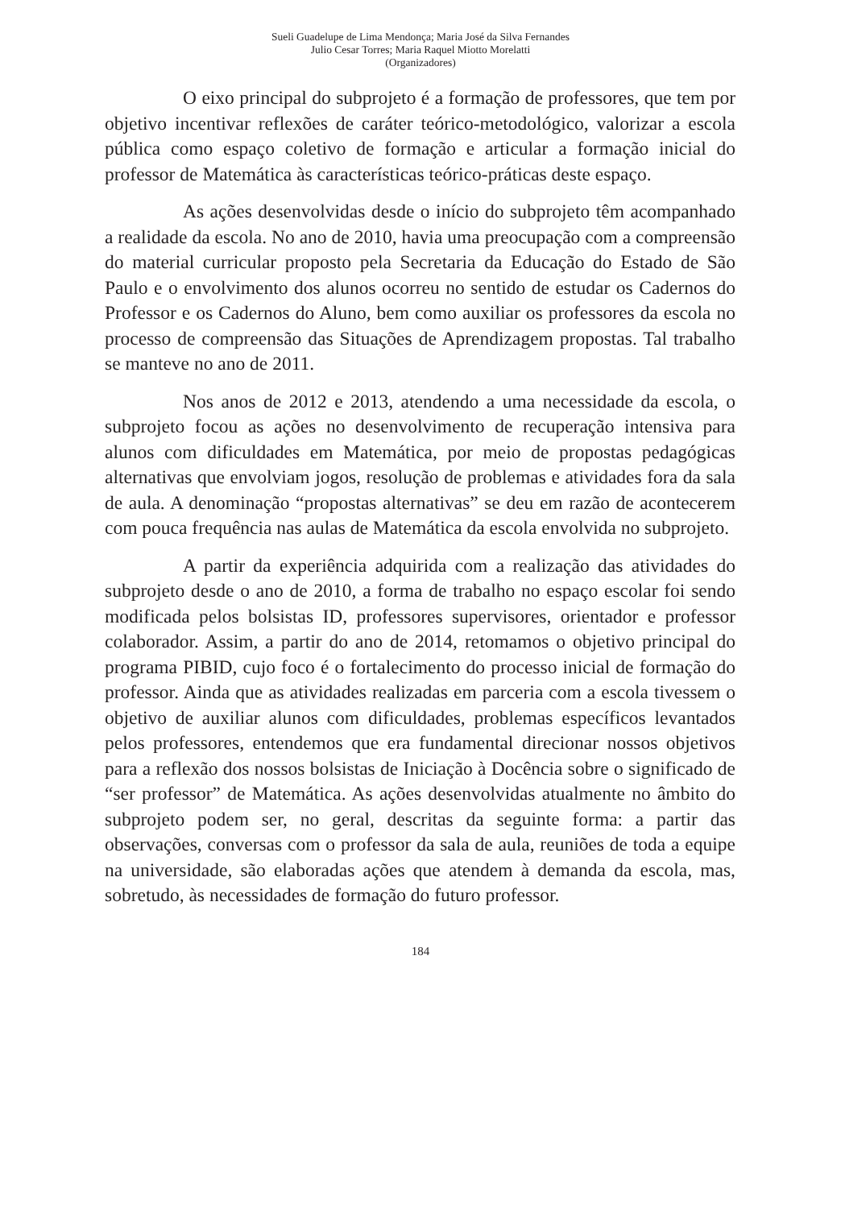Sueli Guadelupe de Lima Mendonça; Maria José da Silva Fernandes
Julio Cesar Torres; Maria Raquel Miotto Morelatti
(Organizadores)
O eixo principal do subprojeto é a formação de professores, que tem por objetivo incentivar reflexões de caráter teórico-metodológico, valorizar a escola pública como espaço coletivo de formação e articular a formação inicial do professor de Matemática às características teórico-práticas deste espaço.
As ações desenvolvidas desde o início do subprojeto têm acompanhado a realidade da escola. No ano de 2010, havia uma preocupação com a compreensão do material curricular proposto pela Secretaria da Educação do Estado de São Paulo e o envolvimento dos alunos ocorreu no sentido de estudar os Cadernos do Professor e os Cadernos do Aluno, bem como auxiliar os professores da escola no processo de compreensão das Situações de Aprendizagem propostas. Tal trabalho se manteve no ano de 2011.
Nos anos de 2012 e 2013, atendendo a uma necessidade da escola, o subprojeto focou as ações no desenvolvimento de recuperação intensiva para alunos com dificuldades em Matemática, por meio de propostas pedagógicas alternativas que envolviam jogos, resolução de problemas e atividades fora da sala de aula. A denominação “propostas alternativas” se deu em razão de acontecerem com pouca frequência nas aulas de Matemática da escola envolvida no subprojeto.
A partir da experiência adquirida com a realização das atividades do subprojeto desde o ano de 2010, a forma de trabalho no espaço escolar foi sendo modificada pelos bolsistas ID, professores supervisores, orientador e professor colaborador. Assim, a partir do ano de 2014, retomamos o objetivo principal do programa PIBID, cujo foco é o fortalecimento do processo inicial de formação do professor. Ainda que as atividades realizadas em parceria com a escola tivessem o objetivo de auxiliar alunos com dificuldades, problemas específicos levantados pelos professores, entendemos que era fundamental direcionar nossos objetivos para a reflexão dos nossos bolsistas de Iniciação à Docência sobre o significado de “ser professor” de Matemática. As ações desenvolvidas atualmente no âmbito do subprojeto podem ser, no geral, descritas da seguinte forma: a partir das observações, conversas com o professor da sala de aula, reuniões de toda a equipe na universidade, são elaboradas ações que atendem à demanda da escola, mas, sobretudo, às necessidades de formação do futuro professor.
184